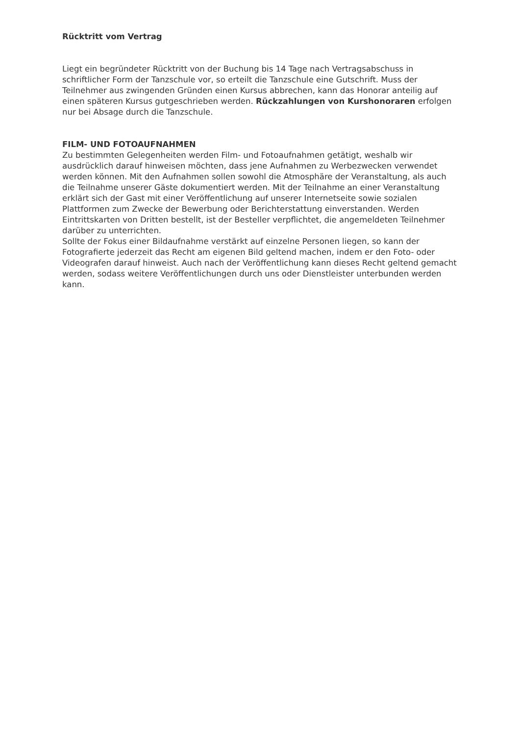Rücktritt vom Vertrag
Liegt ein begründeter Rücktritt von der Buchung bis 14 Tage nach Vertragsabschuss in schriftlicher Form der Tanzschule vor, so erteilt die Tanzschule eine Gutschrift. Muss der Teilnehmer aus zwingenden Gründen einen Kursus abbrechen, kann das Honorar anteilig auf einen späteren Kursus gutgeschrieben werden. Rückzahlungen von Kurshonoraren erfolgen nur bei Absage durch die Tanzschule.
FILM- UND FOTOAUFNAHMEN
Zu bestimmten Gelegenheiten werden Film- und Fotoaufnahmen getätigt, weshalb wir ausdrücklich darauf hinweisen möchten, dass jene Aufnahmen zu Werbezwecken verwendet werden können. Mit den Aufnahmen sollen sowohl die Atmosphäre der Veranstaltung, als auch die Teilnahme unserer Gäste dokumentiert werden. Mit der Teilnahme an einer Veranstaltung erklärt sich der Gast mit einer Veröffentlichung auf unserer Internetseite sowie sozialen Plattformen zum Zwecke der Bewerbung oder Berichterstattung einverstanden. Werden Eintrittskarten von Dritten bestellt, ist der Besteller verpflichtet, die angemeldeten Teilnehmer darüber zu unterrichten.
Sollte der Fokus einer Bildaufnahme verstärkt auf einzelne Personen liegen, so kann der Fotografierte jederzeit das Recht am eigenen Bild geltend machen, indem er den Foto- oder Videografen darauf hinweist. Auch nach der Veröffentlichung kann dieses Recht geltend gemacht werden, sodass weitere Veröffentlichungen durch uns oder Dienstleister unterbunden werden kann.